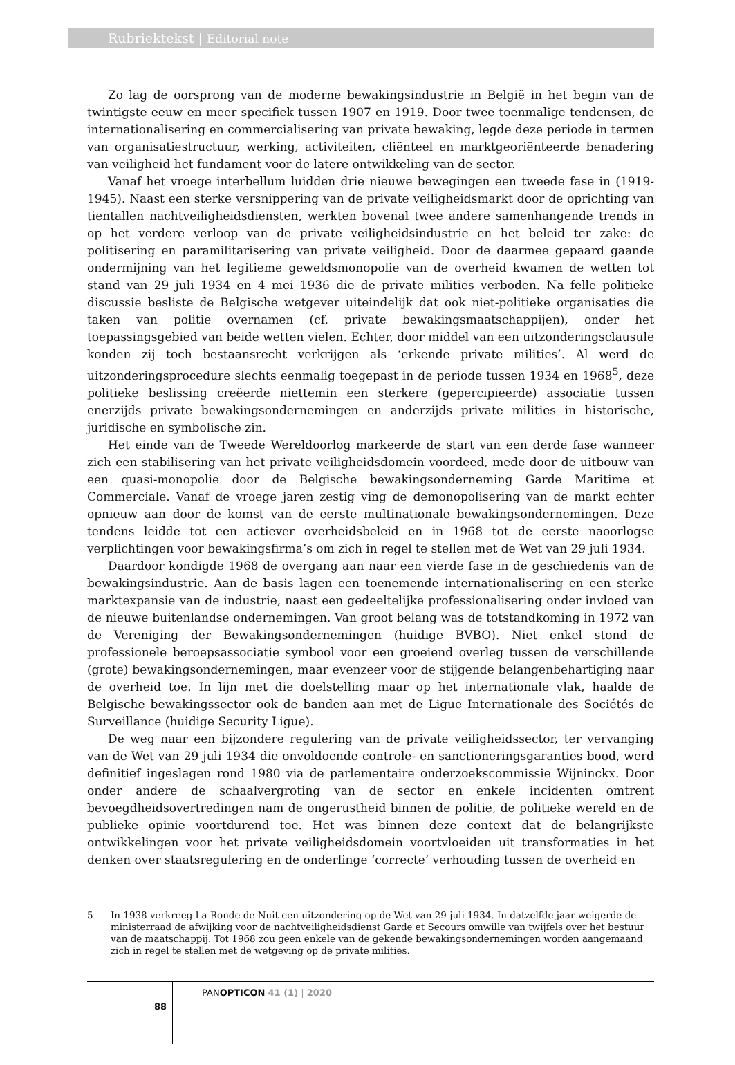Rubriektekst | Editorial note
Zo lag de oorsprong van de moderne bewakingsindustrie in België in het begin van de twintigste eeuw en meer specifiek tussen 1907 en 1919. Door twee toenmalige tendensen, de internationalisering en commercialisering van private bewaking, legde deze periode in termen van organisatiestructuur, werking, activiteiten, cliënteel en marktgeoriënteerde benadering van veiligheid het fundament voor de latere ontwikkeling van de sector.
Vanaf het vroege interbellum luidden drie nieuwe bewegingen een tweede fase in (1919-1945). Naast een sterke versnippering van de private veiligheidsmarkt door de oprichting van tientallen nachtveiligheidsdiensten, werkten bovenal twee andere samenhangende trends in op het verdere verloop van de private veiligheidsindustrie en het beleid ter zake: de politisering en paramilitarisering van private veiligheid. Door de daarmee gepaard gaande ondermijning van het legitieme geweldsmonopolie van de overheid kwamen de wetten tot stand van 29 juli 1934 en 4 mei 1936 die de private milities verboden. Na felle politieke discussie besliste de Belgische wetgever uiteindelijk dat ook niet-politieke organisaties die taken van politie overnamen (cf. private bewakingsmaatschappijen), onder het toepassingsgebied van beide wetten vielen. Echter, door middel van een uitzonderingsclausule konden zij toch bestaansrecht verkrijgen als ‘erkende private milities’. Al werd de uitzonderingsprocedure slechts eenmalig toegepast in de periode tussen 1934 en 1968<sup>5</sup>, deze politieke beslissing creëerde niettemin een sterkere (gepercipieerde) associatie tussen enerzijds private bewakingsondernemingen en anderzijds private milities in historische, juridische en symbolische zin.
Het einde van de Tweede Wereldoorlog markeerde de start van een derde fase wanneer zich een stabilisering van het private veiligheidsdomein voordeed, mede door de uitbouw van een quasi-monopolie door de Belgische bewakingsonderneming Garde Maritime et Commerciale. Vanaf de vroege jaren zestig ving de demonopolisering van de markt echter opnieuw aan door de komst van de eerste multinationale bewakingsondernemingen. Deze tendens leidde tot een actiever overheidsbeleid en in 1968 tot de eerste naoorlogse verplichtingen voor bewakingsfirma’s om zich in regel te stellen met de Wet van 29 juli 1934.
Daardoor kondigde 1968 de overgang aan naar een vierde fase in de geschiedenis van de bewakingsindustrie. Aan de basis lagen een toenemende internationalisering en een sterke marktexpansie van de industrie, naast een gedeeltelijke professionalisering onder invloed van de nieuwe buitenlandse ondernemingen. Van groot belang was de totstandkoming in 1972 van de Vereniging der Bewakingsondernemingen (huidige BVBO). Niet enkel stond de professionele beroepsassociatie symbool voor een groeiend overleg tussen de verschillende (grote) bewakingsondernemingen, maar evenzeer voor de stijgende belangenbehartiging naar de overheid toe. In lijn met die doelstelling maar op het internationale vlak, haalde de Belgische bewakingssector ook de banden aan met de Ligue Internationale des Sociétés de Surveillance (huidige Security Ligue).
De weg naar een bijzondere regulering van de private veiligheidssector, ter vervanging van de Wet van 29 juli 1934 die onvoldoende controle- en sanctioneringsgaranties bood, werd definitief ingeslagen rond 1980 via de parlementaire onderzoekscommissie Wijninckx. Door onder andere de schaalvergroting van de sector en enkele incidenten omtrent bevoegdheidsovertredingen nam de ongerustheid binnen de politie, de politieke wereld en de publieke opinie voortdurend toe. Het was binnen deze context dat de belangrijkste ontwikkelingen voor het private veiligheidsdomein voortvloeiden uit transformaties in het denken over staatsregulering en de onderlinge ‘correcte’ verhouding tussen de overheid en
5 In 1938 verkreeg La Ronde de Nuit een uitzondering op de Wet van 29 juli 1934. In datzelfde jaar weigerde de ministerraad de afwijking voor de nachtveiligheidsdienst Garde et Secours omwille van twijfels over het bestuur van de maatschappij. Tot 1968 zou geen enkele van de gekende bewakingsondernemingen worden aangemaand zich in regel te stellen met de wetgeving op de private milities.
88
PANOPTICON 41 (1) | 2020